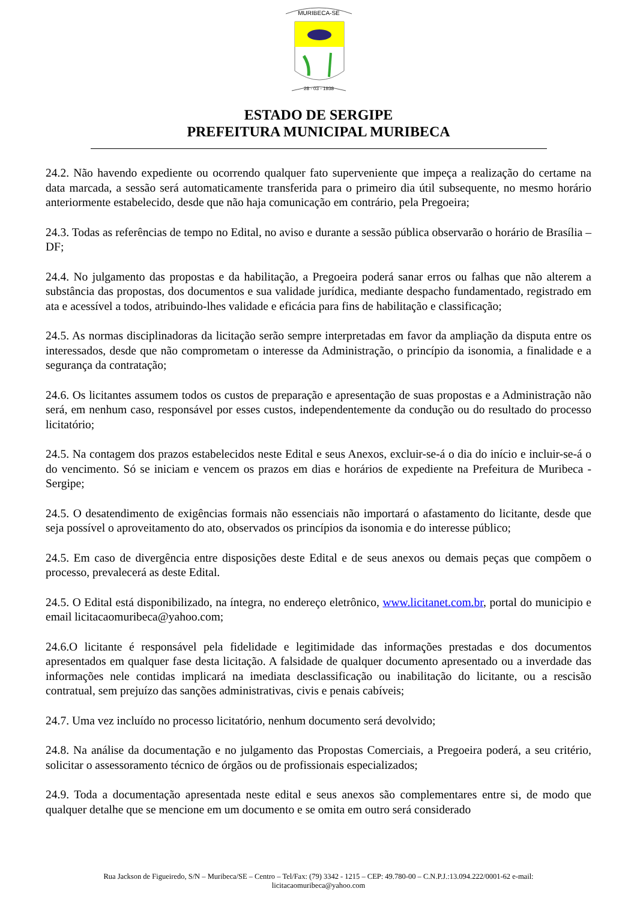MURIBECA-SE
28 - 03 - 1938
ESTADO DE SERGIPE
PREFEITURA MUNICIPAL MURIBECA
24.2. Não havendo expediente ou ocorrendo qualquer fato superveniente que impeça a realização do certame na data marcada, a sessão será automaticamente transferida para o primeiro dia útil subsequente, no mesmo horário anteriormente estabelecido, desde que não haja comunicação em contrário, pela Pregoeira;
24.3. Todas as referências de tempo no Edital, no aviso e durante a sessão pública observarão o horário de Brasília – DF;
24.4. No julgamento das propostas e da habilitação, a Pregoeira poderá sanar erros ou falhas que não alterem a substância das propostas, dos documentos e sua validade jurídica, mediante despacho fundamentado, registrado em ata e acessível a todos, atribuindo-lhes validade e eficácia para fins de habilitação e classificação;
24.5. As normas disciplinadoras da licitação serão sempre interpretadas em favor da ampliação da disputa entre os interessados, desde que não comprometam o interesse da Administração, o princípio da isonomia, a finalidade e a segurança da contratação;
24.6. Os licitantes assumem todos os custos de preparação e apresentação de suas propostas e a Administração não será, em nenhum caso, responsável por esses custos, independentemente da condução ou do resultado do processo licitatório;
24.5. Na contagem dos prazos estabelecidos neste Edital e seus Anexos, excluir-se-á o dia do início e incluir-se-á o do vencimento. Só se iniciam e vencem os prazos em dias e horários de expediente na Prefeitura de Muribeca - Sergipe;
24.5. O desatendimento de exigências formais não essenciais não importará o afastamento do licitante, desde que seja possível o aproveitamento do ato, observados os princípios da isonomia e do interesse público;
24.5. Em caso de divergência entre disposições deste Edital e de seus anexos ou demais peças que compõem o processo, prevalecerá as deste Edital.
24.5. O Edital está disponibilizado, na íntegra, no endereço eletrônico, www.licitanet.com.br, portal do municipio e email licitacaomuribeca@yahoo.com;
24.6.O licitante é responsável pela fidelidade e legitimidade das informações prestadas e dos documentos apresentados em qualquer fase desta licitação. A falsidade de qualquer documento apresentado ou a inverdade das informações nele contidas implicará na imediata desclassificação ou inabilitação do licitante, ou a rescisão contratual, sem prejuízo das sanções administrativas, civis e penais cabíveis;
24.7. Uma vez incluído no processo licitatório, nenhum documento será devolvido;
24.8. Na análise da documentação e no julgamento das Propostas Comerciais, a Pregoeira poderá, a seu critério, solicitar o assessoramento técnico de órgãos ou de profissionais especializados;
24.9. Toda a documentação apresentada neste edital e seus anexos são complementares entre si, de modo que qualquer detalhe que se mencione em um documento e se omita em outro será considerado
Rua Jackson de Figueiredo, S/N – Muribeca/SE – Centro – Tel/Fax: (79) 3342 - 1215 – CEP: 49.780-00 – C.N.P.J.:13.094.222/0001-62 e-mail:
licitacaomuribeca@yahoo.com